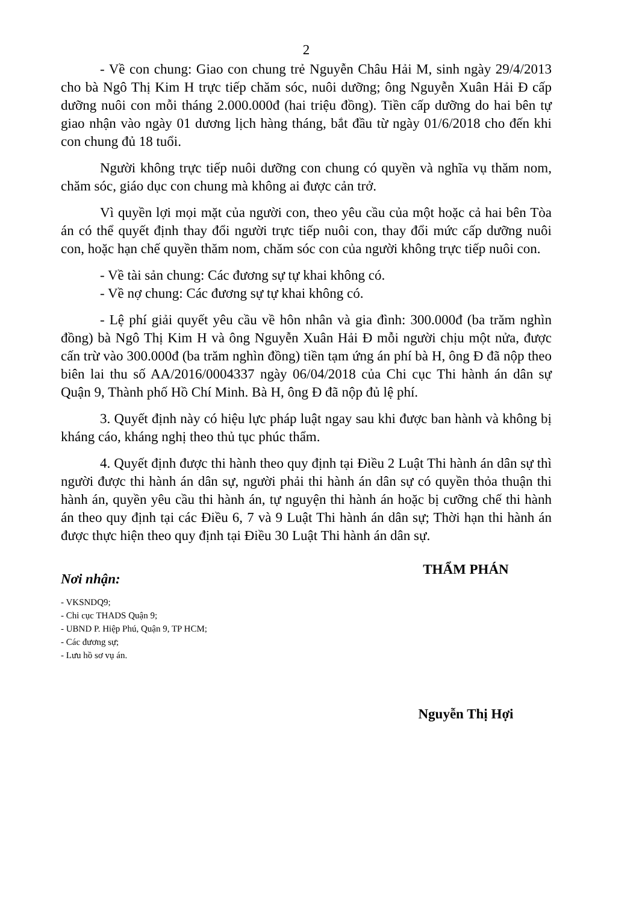2
- Về con chung: Giao con chung trẻ Nguyễn Châu Hải M, sinh ngày 29/4/2013 cho bà Ngô Thị Kim H trực tiếp chăm sóc, nuôi dưỡng; ông Nguyễn Xuân Hải Đ cấp dưỡng nuôi con mỗi tháng 2.000.000đ (hai triệu đồng). Tiền cấp dưỡng do hai bên tự giao nhận vào ngày 01 dương lịch hàng tháng, bắt đầu từ ngày 01/6/2018 cho đến khi con chung đủ 18 tuổi.
Người không trực tiếp nuôi dưỡng con chung có quyền và nghĩa vụ thăm nom, chăm sóc, giáo dục con chung mà không ai được cản trở.
Vì quyền lợi mọi mặt của người con, theo yêu cầu của một hoặc cả hai bên Tòa án có thể quyết định thay đổi người trực tiếp nuôi con, thay đổi mức cấp dưỡng nuôi con, hoặc hạn chế quyền thăm nom, chăm sóc con của người không trực tiếp nuôi con.
- Về tài sản chung: Các đương sự tự khai không có.
- Về nợ chung: Các đương sự tự khai không có.
- Lệ phí giải quyết yêu cầu về hôn nhân và gia đình: 300.000đ (ba trăm nghìn đồng) bà Ngô Thị Kim H và ông Nguyễn Xuân Hải Đ mỗi người chịu một nửa, được cấn trừ vào 300.000đ (ba trăm nghìn đồng) tiền tạm ứng án phí bà H, ông Đ đã nộp theo biên lai thu số AA/2016/0004337 ngày 06/04/2018 của Chi cục Thi hành án dân sự Quận 9, Thành phố Hồ Chí Minh. Bà H, ông Đ đã nộp đủ lệ phí.
3. Quyết định này có hiệu lực pháp luật ngay sau khi được ban hành và không bị kháng cáo, kháng nghị theo thủ tục phúc thẩm.
4. Quyết định được thi hành theo quy định tại Điều 2 Luật Thi hành án dân sự thì người được thi hành án dân sự, người phải thi hành án dân sự có quyền thỏa thuận thi hành án, quyền yêu cầu thi hành án, tự nguyện thi hành án hoặc bị cưỡng chế thi hành án theo quy định tại các Điều 6, 7 và 9 Luật Thi hành án dân sự; Thời hạn thi hành án được thực hiện theo quy định tại Điều 30 Luật Thi hành án dân sự.
Nơi nhận:
- VKSNDQ9;
- Chi cục THADS Quận 9;
- UBND P. Hiệp Phú, Quận 9, TP HCM;
- Các đương sự;
- Lưu hồ sơ vụ án.
THẨM PHÁN
Nguyễn Thị Hợi